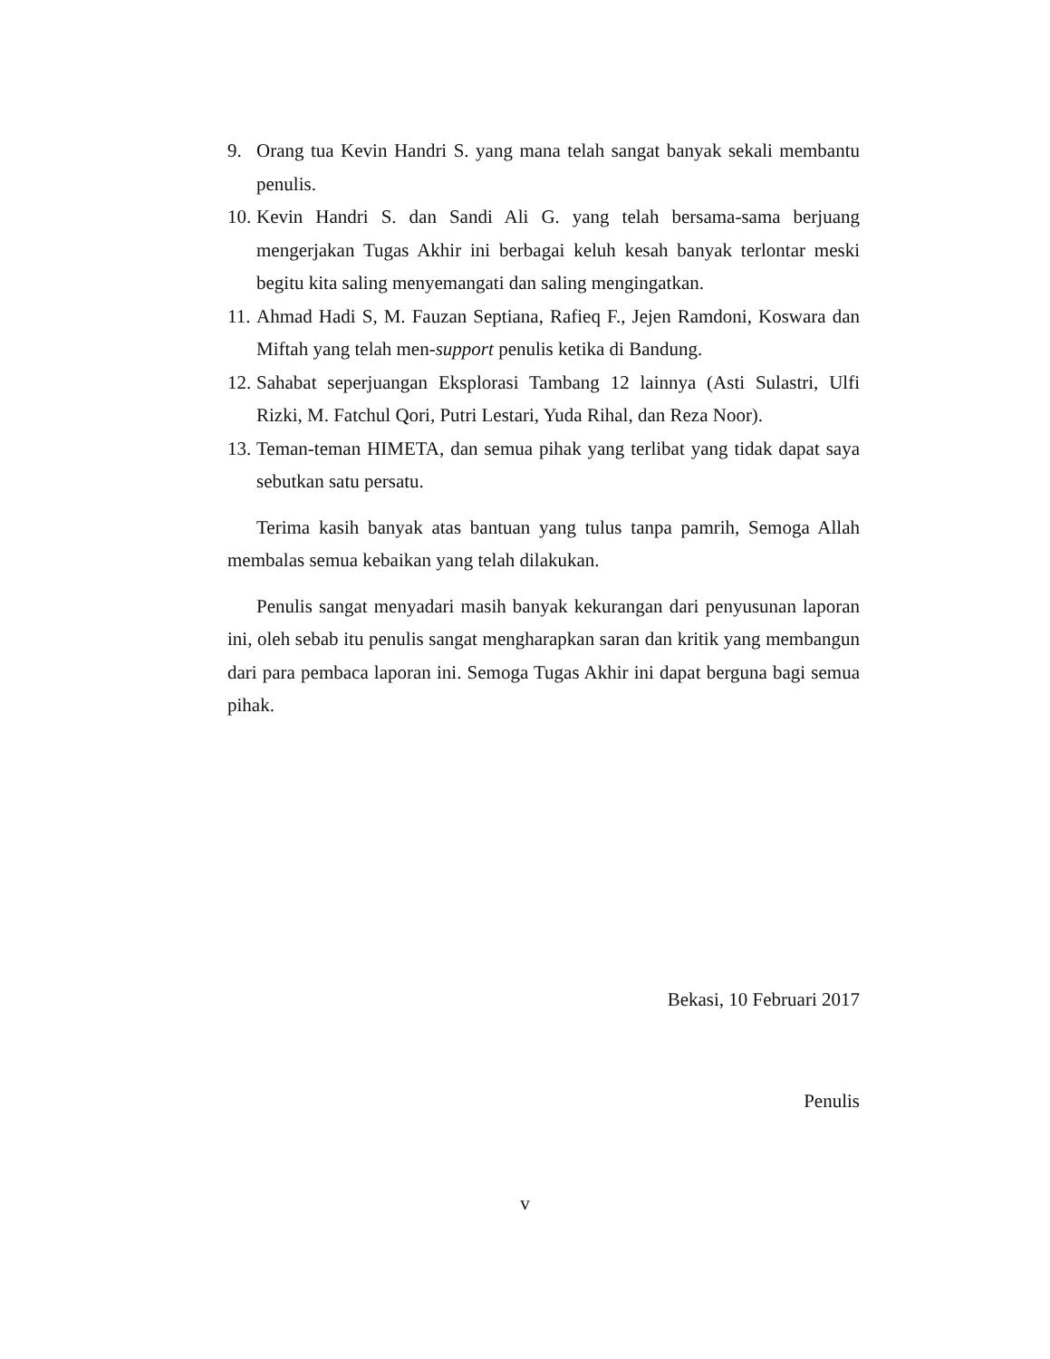9. Orang tua Kevin Handri S. yang mana telah sangat banyak sekali membantu penulis.
10. Kevin Handri S. dan Sandi Ali G. yang telah bersama-sama berjuang mengerjakan Tugas Akhir ini berbagai keluh kesah banyak terlontar meski begitu kita saling menyemangati dan saling mengingatkan.
11. Ahmad Hadi S, M. Fauzan Septiana, Rafieq F., Jejen Ramdoni, Koswara dan Miftah yang telah men-support penulis ketika di Bandung.
12. Sahabat seperjuangan Eksplorasi Tambang 12 lainnya (Asti Sulastri, Ulfi Rizki, M. Fatchul Qori, Putri Lestari, Yuda Rihal, dan Reza Noor).
13. Teman-teman HIMETA, dan semua pihak yang terlibat yang tidak dapat saya sebutkan satu persatu.
Terima kasih banyak atas bantuan yang tulus tanpa pamrih, Semoga Allah membalas semua kebaikan yang telah dilakukan.
Penulis sangat menyadari masih banyak kekurangan dari penyusunan laporan ini, oleh sebab itu penulis sangat mengharapkan saran dan kritik yang membangun dari para pembaca laporan ini. Semoga Tugas Akhir ini dapat berguna bagi semua pihak.
Bekasi, 10 Februari 2017
Penulis
v